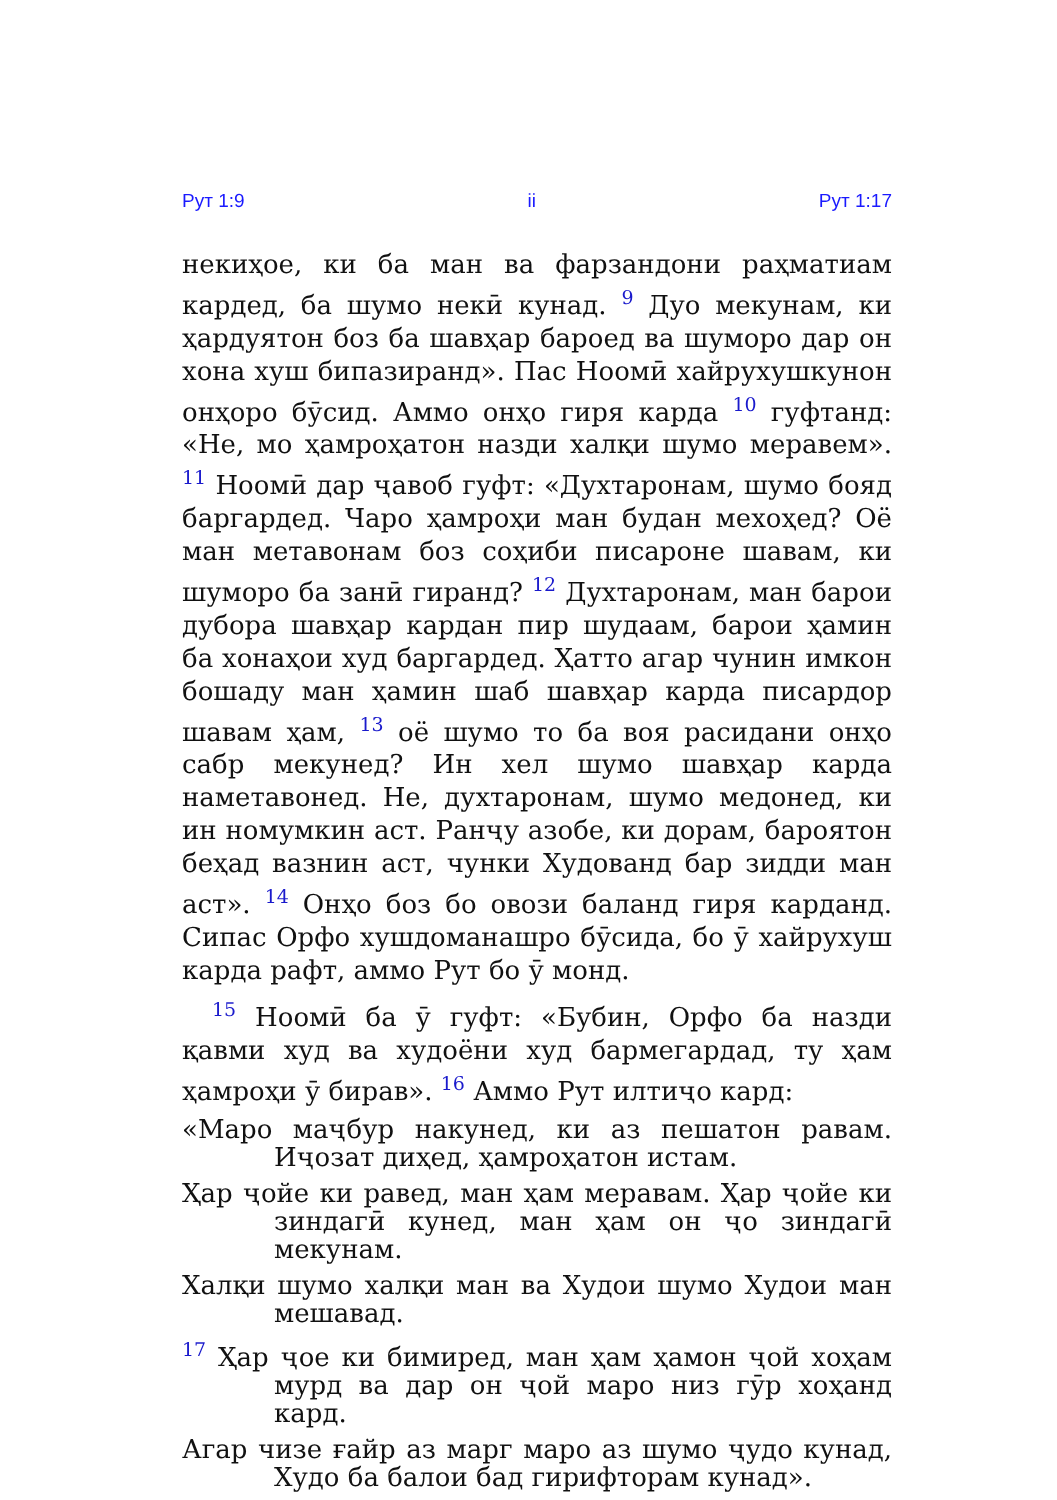Рут 1:9 ii Рут 1:17
некиҳое, ки ба ман ва фарзандони раҳматиам кардед, ба шумо некӣ кунад. <sup>9</sup> Дуо мекунам, ки ҳардуятон боз ба шавҳар бароед ва шуморо дар он хона хуш бипазиранд». Пас Ноомӣ хайрухушкунон онҳоро бӯсид. Аммо онҳо гиря карда <sup>10</sup> гуфтанд: «Не, мо ҳамроҳатон назди халқи шумо меравем». <sup>11</sup> Ноомӣ дар ҷавоб гуфт: «Духтаронам, шумо бояд баргардед. Чаро ҳамроҳи ман будан мехоҳед? Оё ман метавонам боз соҳиби писароне шавам, ки шуморо ба занӣ гиранд? <sup>12</sup> Духтаронам, ман барои дубора шавҳар кардан пир шудаам, барои ҳамин ба хонаҳои худ баргардед. Ҳатто агар чунин имкон бошаду ман ҳамин шаб шавҳар карда писардор шавам ҳам, <sup>13</sup> оё шумо то ба воя расидани онҳо сабр мекунед? Ин хел шумо шавҳар карда наметавонед. Не, духтаронам, шумо медонед, ки ин номумкин аст. Ранҷу азобе, ки дорам, бароятон беҳад вазнин аст, чунки Худованд бар зидди ман аст». <sup>14</sup> Онҳо боз бо овози баланд гиря карданд. Сипас Орфо хушдоманашро бӯсида, бо ӯ хайрухуш карда рафт, аммо Рут бо ӯ монд.
<sup>15</sup> Ноомӣ ба ӯ гуфт: «Бубин, Орфо ба назди қавми худ ва худоёни худ бармегардад, ту ҳам ҳамроҳи ӯ бирав». <sup>16</sup> Аммо Рут илтиҷо кард:
«Маро маҷбур накунед, ки аз пешатон равам. Иҷозат диҳед, ҳамроҳатон истам.
Ҳар ҷойе ки равед, ман ҳам меравам. Ҳар ҷойе ки зиндагӣ кунед, ман ҳам он ҷо зиндагӣ мекунам.
Халқи шумо халқи ман ва Худои шумо Худои ман мешавад.
<sup>17</sup> Ҳар ҷое ки бимиред, ман ҳам ҳамон ҷой хоҳам мурд ва дар он ҷой маро низ гӯр хоҳанд кард.
Агар чизе ғайр аз марг маро аз шумо ҷудо кунад, Худо ба балои бад гирифторам кунад».